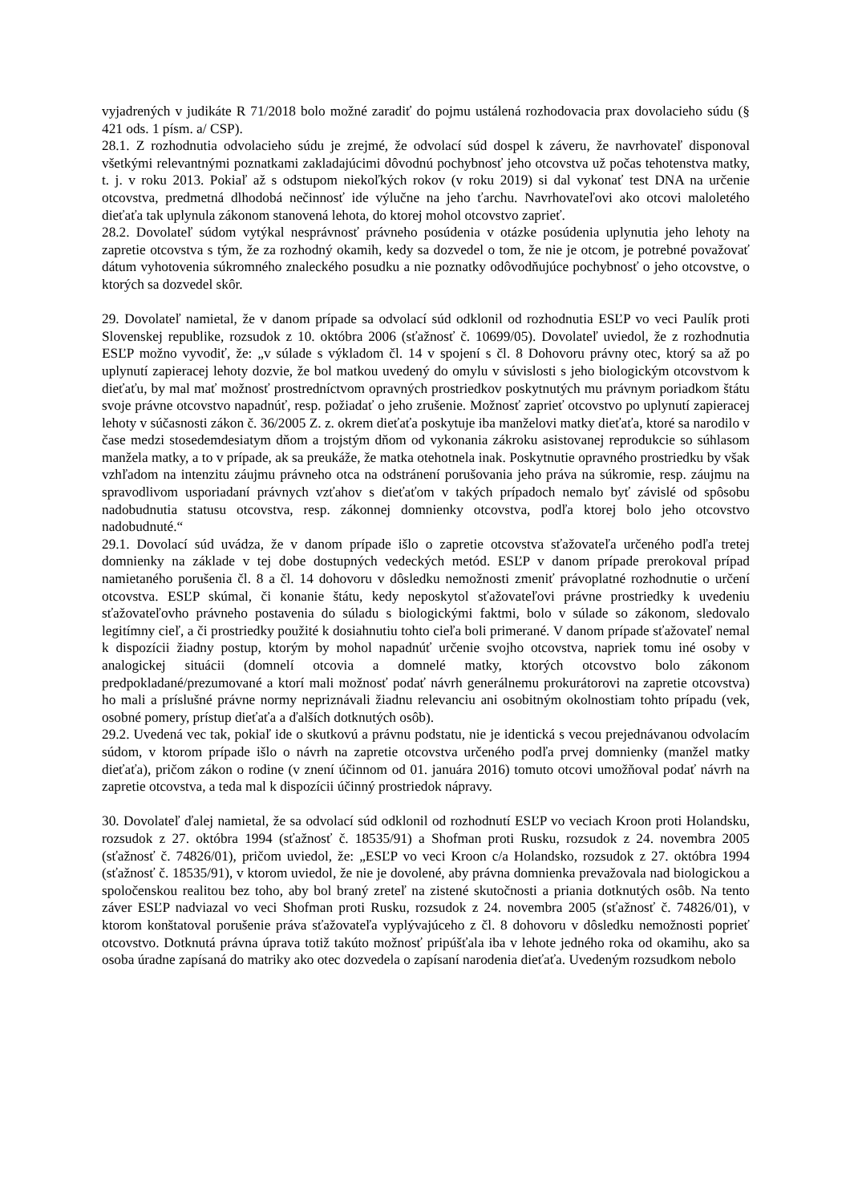vyjadrených v judikáte R 71/2018 bolo možné zaradiť do pojmu ustálená rozhodovacia prax dovolacieho súdu (§ 421 ods. 1 písm. a/ CSP).
28.1. Z rozhodnutia odvolacieho súdu je zrejmé, že odvolací súd dospel k záveru, že navrhovateľ disponoval všetkými relevantnými poznatkami zakladajúcimi dôvodnú pochybnosť jeho otcovstva už počas tehotenstva matky, t. j. v roku 2013. Pokiaľ až s odstupom niekoľkých rokov (v roku 2019) si dal vykonať test DNA na určenie otcovstva, predmetná dlhodobá nečinnosť ide výlučne na jeho ťarchu. Navrhovateľovi ako otcovi maloletého dieťaťa tak uplynula zákonom stanovená lehota, do ktorej mohol otcovstvo zaprieť.
28.2. Dovolateľ súdom vytýkal nesprávnosť právneho posúdenia v otázke posúdenia uplynutia jeho lehoty na zapretie otcovstva s tým, že za rozhodný okamih, kedy sa dozvedel o tom, že nie je otcom, je potrebné považovať dátum vyhotovenia súkromného znaleckého posudku a nie poznatky odôvodňujúce pochybnosť o jeho otcovstve, o ktorých sa dozvedel skôr.
29. Dovolateľ namietal, že v danom prípade sa odvolací súd odklonil od rozhodnutia ESĽP vo veci Paulík proti Slovenskej republike, rozsudok z 10. októbra 2006 (sťažnosť č. 10699/05). Dovolateľ uviedol, že z rozhodnutia ESĽP možno vyvodiť, že: „v súlade s výkladom čl. 14 v spojení s čl. 8 Dohovoru právny otec, ktorý sa až po uplynutí zapieracej lehoty dozvie, že bol matkou uvedený do omylu v súvislosti s jeho biologickým otcovstvom k dieťaťu, by mal mať možnosť prostredníctvom opravných prostriedkov poskytnutých mu právnym poriadkom štátu svoje právne otcovstvo napadnúť, resp. požiadať o jeho zrušenie. Možnosť zaprieť otcovstvo po uplynutí zapieracej lehoty v súčasnosti zákon č. 36/2005 Z. z. okrem dieťaťa poskytuje iba manželovi matky dieťaťa, ktoré sa narodilo v čase medzi stosedemdesiatym dňom a trojstým dňom od vykonania zákroku asistovanej reprodukcie so súhlasom manžela matky, a to v prípade, ak sa preukáže, že matka otehotnela inak. Poskytnutie opravného prostriedku by však vzhľadom na intenzitu záujmu právneho otca na odstránení porušovania jeho práva na súkromie, resp. záujmu na spravodlivom usporiadaní právnych vzťahov s dieťaťom v takých prípadoch nemalo byť závislé od spôsobu nadobudnutia statusu otcovstva, resp. zákonnej domnienky otcovstva, podľa ktorej bolo jeho otcovstvo nadobudnuté.“
29.1. Dovolací súd uvádza, že v danom prípade išlo o zapretie otcovstva sťažovateľa určeného podľa tretej domnienky na základe v tej dobe dostupných vedeckých metód. ESĽP v danom prípade prerokoval prípad namietaného porušenia čl. 8 a čl. 14 dohovoru v dôsledku nemožnosti zmeniť právoplatné rozhodnutie o určení otcovstva. ESĽP skúmal, či konanie štátu, kedy neposkytol sťažovateľovi právne prostriedky k uvedeniu sťažovateľovho právneho postavenia do súladu s biologickými faktmi, bolo v súlade so zákonom, sledovalo legitímny cieľ, a či prostriedky použité k dosiahnutiu tohto cieľa boli primerané. V danom prípade sťažovateľ nemal k dispozícii žiadny postup, ktorým by mohol napadnúť určenie svojho otcovstva, napriek tomu iné osoby v analogickej situácii (domnelí otcovia a domnelé matky, ktorých otcovstvo bolo zákonom predpokladané/prezumované a ktorí mali možnosť podať návrh generálnemu prokurátorovi na zapretie otcovstva) ho mali a príslušné právne normy nepriznávali žiadnu relevanciu ani osobitným okolnostiam tohto prípadu (vek, osobné pomery, prístup dieťaťa a ďalších dotknutých osôb).
29.2. Uvedená vec tak, pokiaľ ide o skutkovú a právnu podstatu, nie je identická s vecou prejednávanou odvolacím súdom, v ktorom prípade išlo o návrh na zapretie otcovstva určeného podľa prvej domnienky (manžel matky dieťaťa), pričom zákon o rodine (v znení účinnom od 01. januára 2016) tomuto otcovi umožňoval podať návrh na zapretie otcovstva, a teda mal k dispozícii účinný prostriedok nápravy.
30. Dovolateľ ďalej namietal, že sa odvolací súd odklonil od rozhodnutí ESĽP vo veciach Kroon proti Holandsku, rozsudok z 27. októbra 1994 (sťažnosť č. 18535/91) a Shofman proti Rusku, rozsudok z 24. novembra 2005 (sťažnosť č. 74826/01), pričom uviedol, že: „ESĽP vo veci Kroon c/a Holandsko, rozsudok z 27. októbra 1994 (sťažnosť č. 18535/91), v ktorom uviedol, že nie je dovolené, aby právna domnienka prevažovala nad biologickou a spoločenskou realitou bez toho, aby bol braný zreteľ na zistené skutočnosti a priania dotknutých osôb. Na tento záver ESĽP nadviazal vo veci Shofman proti Rusku, rozsudok z 24. novembra 2005 (sťažnosť č. 74826/01), v ktorom konštatoval porušenie práva sťažovateľa vyplývajúceho z čl. 8 dohovoru v dôsledku nemožnosti poprieť otcovstvo. Dotknutá právna úprava totiž takúto možnosť pripúšťala iba v lehote jedného roka od okamihu, ako sa osoba úradne zapísaná do matriky ako otec dozvedela o zapísaní narodenia dieťaťa. Uvedeným rozsudkom nebolo